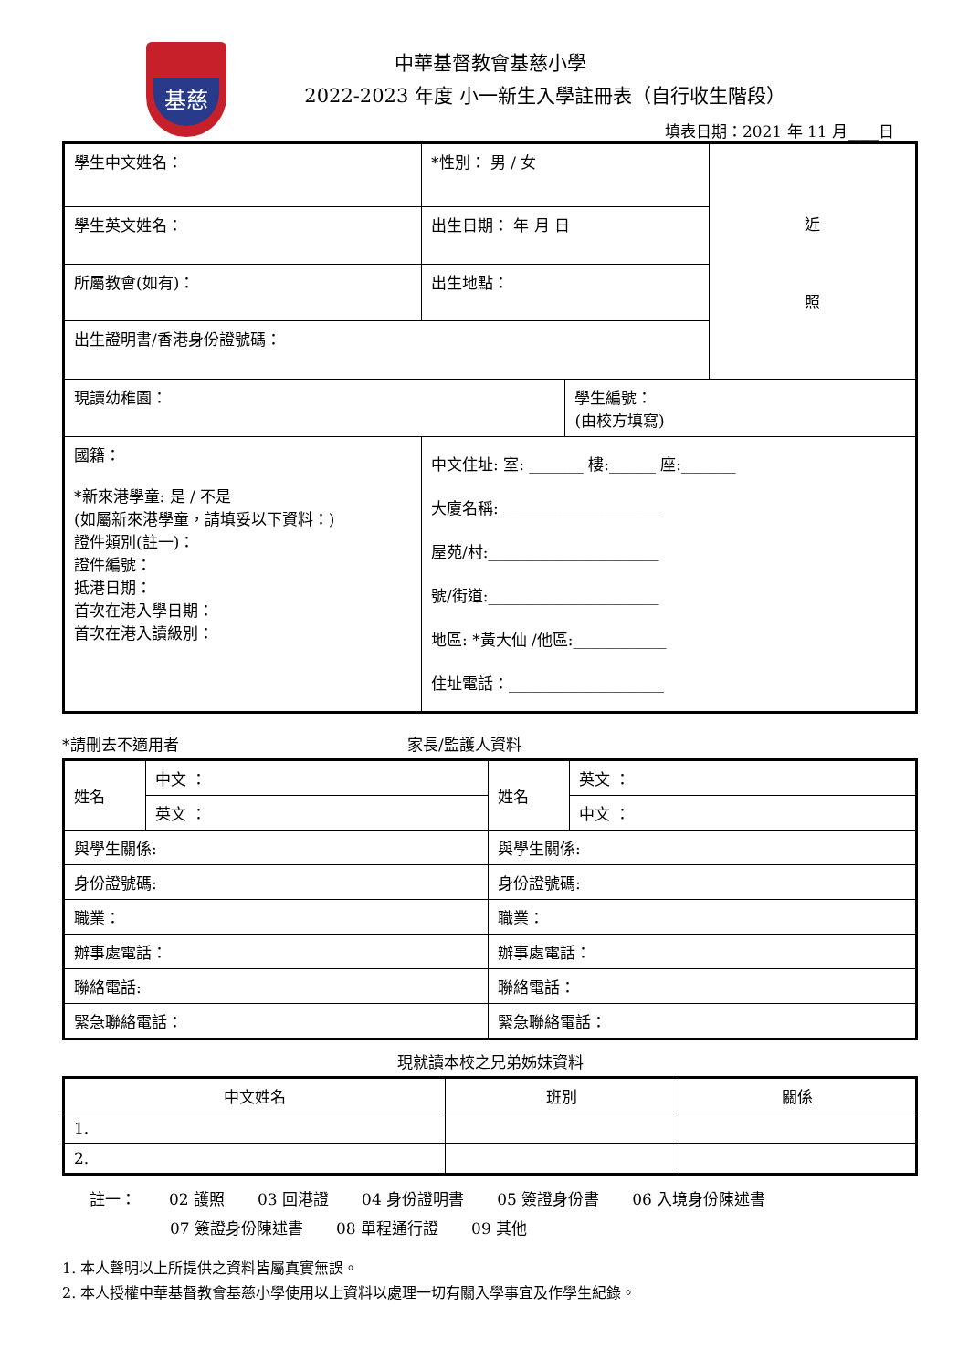基慈
中華基督教會基慈小學
2022-2023 年度 小一新生入學註冊表（自行收生階段）
填表日期：2021 年 11 月____日
| 學生中文姓名： | *性別： 男 / 女 | | 近 照 |
| 學生英文姓名： | 出生日期： 年 月 日 | | |
| 所屬教會(如有)： | 出生地點： | | |
| 出生證明書/香港身份證號碼： | | | |
| 現讀幼稚園： | | 學生編號： (由校方填寫) | |
| 國籍： *新來港學童: 是 / 不是 (如屬新來港學童，請填妥以下資料：) 證件類別(註一)： 證件編號： 抵港日期： 首次在港入學日期： 首次在港入讀級別： | 中文住址: 室: _______ 樓:______ 座:_______ 大廈名稱: ____________________ 屋苑/村:______________________ 號/街道:______________________ 地區: *黃大仙 /他區:____________ 住址電話：____________________ | | |
*請刪去不適用者 家長/監護人資料
| 姓名 | 中文 ： | 姓名 | 英文 ： |
| | 英文 ： | | 中文 ： |
| 與學生關係: | | 與學生關係: | |
| 身份證號碼: | | 身份證號碼: | |
| 職業： | | 職業： | |
| 辦事處電話： | | 辦事處電話： | |
| 聯絡電話: | | 聯絡電話： | |
| 緊急聯絡電話： | | 緊急聯絡電話： | |
現就讀本校之兄弟姊妹資料
| 中文姓名 | 班別 | 關係 |
| --- | --- | --- |
| 1. | | |
| 2. | | |
註一： 02 護照 03 回港證 04 身份證明書 05 簽證身份書 06 入境身份陳述書
07 簽證身份陳述書 08 單程通行證 09 其他
1. 本人聲明以上所提供之資料皆屬真實無誤。
2. 本人授權中華基督教會基慈小學使用以上資料以處理一切有關入學事宜及作學生紀錄。